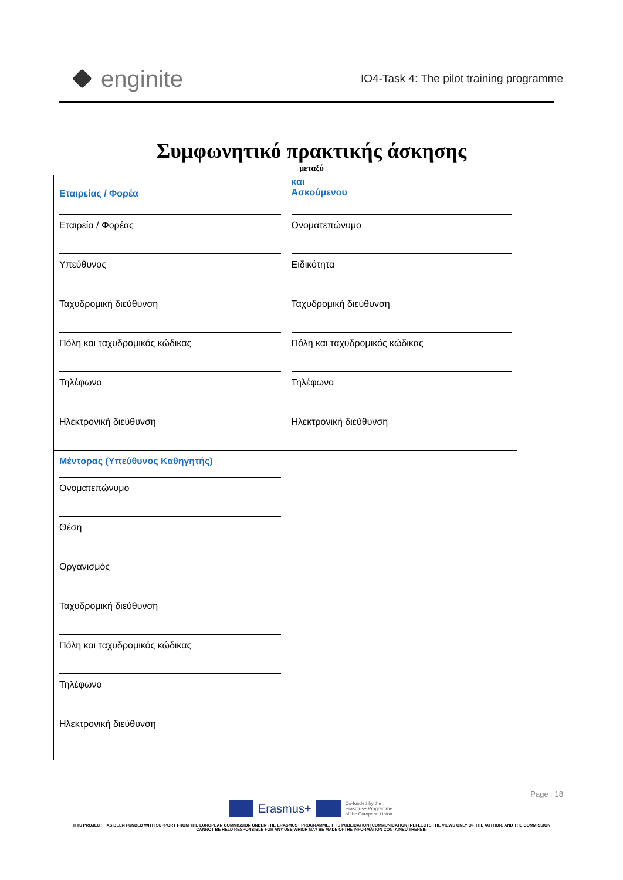enginite
IO4-Task 4: The pilot training programme
Συμφωνητικό πρακτικής άσκησης
μεταξύ
Εταιρείας / Φορέα
Εταιρεία / Φορέας
Υπεύθυνος
Ταχυδρομική διεύθυνση
Πόλη και ταχυδρομικός κώδικας
Τηλέφωνο
Ηλεκτρονική διεύθυνση
Μέντορας (Υπεύθυνος Καθηγητής)
Ονοματεπώνυμο
Θέση
Οργανισμός
Ταχυδρομική διεύθυνση
Πόλη και ταχυδρομικός κώδικας
Τηλέφωνο
Ηλεκτρονική διεύθυνση
και
Ασκούμενου
Ονοματεπώνυμο
Ειδικότητα
Ταχυδρομική διεύθυνση
Πόλη και ταχυδρομικός κώδικας
Τηλέφωνο
Ηλεκτρονική διεύθυνση
Page 18
Erasmus+
Co-funded by the
Erasmus+ Programme
of the European Union
THIS PROJECT HAS BEEN FUNDED WITH SUPPORT FROM THE EUROPEAN COMMISSION UNDER THE ERASMUS+ PROGRAMME. THIS PUBLICATION [COMMUNICATION] REFLECTS THE VIEWS ONLY OF THE AUTHOR, AND THE COMMISSION CANNOT BE HELD RESPONSIBLE FOR ANY USE WHICH MAY BE MADE OFTHE INFORMATION CONTAINED THEREIN